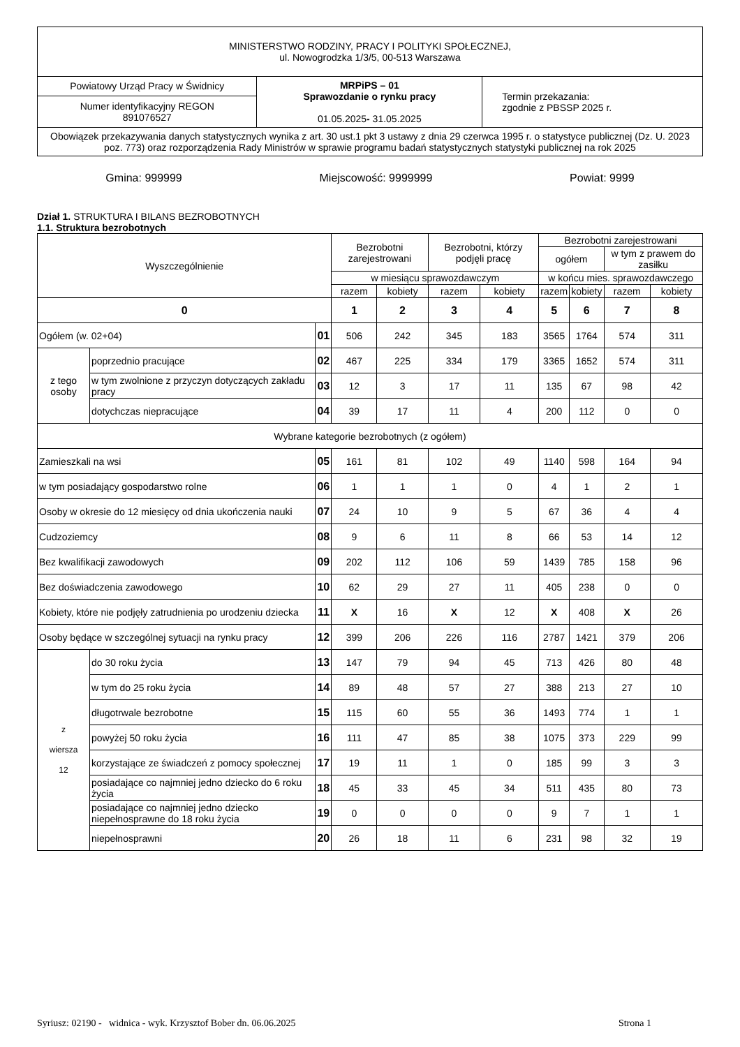| MINISTERSTWO RODZINY, PRACY I POLITYKI SPOŁECZNEJ, ul. Nowogrodzka 1/3/5, 00-513 Warszawa | | |
| Powiatowy Urząd Pracy w Świdnicy | MRPiPS – 01 Sprawozdanie o rynku pracy 01.05.2025 - 31.05.2025 | Termin przekazania: zgodnie z PBSSP 2025 r. |
| Numer identyfikacyjny REGON 891076527 | | |
| Obowiązek przekazywania danych statystycznych wynika z art. 30 ust.1 pkt 3 ustawy z dnia 29 czerwca 1995 r. o statystyce publicznej (Dz. U. 2023 poz. 773) oraz rozporządzenia Rady Ministrów w sprawie programu badań statystycznych statystyki publicznej na rok 2025 | | |
Gmina: 999999 Miejscowość: 9999999 Powiat: 9999
Dział 1. STRUKTURA I BILANS BEZROBOTNYCH
1.1. Struktura bezrobotnych
| Wyszczególnienie | | | Bezrobotni zarejestrowani | | Bezrobotni, którzy podjęli pracę | | Bezrobotni zarejestrowani | | | |
| --- | --- | --- | --- | --- | --- | --- | --- | --- | --- | --- |
| | | | | | | | ogółem | | w tym z prawem do zasiłku | |
| | | | w miesiącu sprawozdawczym | | | | w końcu mies. sprawozdawczego | | | |
| | | | razem | kobiety | razem | kobiety | razem | kobiety | razem | kobiety |
| 0 | | | 1 | 2 | 3 | 4 | 5 | 6 | 7 | 8 |
| Ogółem (w. 02+04) | | 01 | 506 | 242 | 345 | 183 | 3565 | 1764 | 574 | 311 |
| z tego osoby | poprzednio pracujące | 02 | 467 | 225 | 334 | 179 | 3365 | 1652 | 574 | 311 |
| | w tym zwolnione z przyczyn dotyczących zakładu pracy | 03 | 12 | 3 | 17 | 11 | 135 | 67 | 98 | 42 |
| | dotychczas niepracujące | 04 | 39 | 17 | 11 | 4 | 200 | 112 | 0 | 0 |
| Wybrane kategorie bezrobotnych (z ogółem) | | | | | | | | | | |
| Zamieszkali na wsi | | 05 | 161 | 81 | 102 | 49 | 1140 | 598 | 164 | 94 |
| w tym posiadający gospodarstwo rolne | | 06 | 1 | 1 | 1 | 0 | 4 | 1 | 2 | 1 |
| Osoby w okresie do 12 miesięcy od dnia ukończenia nauki | | 07 | 24 | 10 | 9 | 5 | 67 | 36 | 4 | 4 |
| Cudzoziemcy | | 08 | 9 | 6 | 11 | 8 | 66 | 53 | 14 | 12 |
| Bez kwalifikacji zawodowych | | 09 | 202 | 112 | 106 | 59 | 1439 | 785 | 158 | 96 |
| Bez doświadczenia zawodowego | | 10 | 62 | 29 | 27 | 11 | 405 | 238 | 0 | 0 |
| Kobiety, które nie podjęły zatrudnienia po urodzeniu dziecka | | 11 | X | 16 | X | 12 | X | 408 | X | 26 |
| Osoby będące w szczególnej sytuacji na rynku pracy | | 12 | 399 | 206 | 226 | 116 | 2787 | 1421 | 379 | 206 |
| z wiersza 12 | do 30 roku życia | 13 | 147 | 79 | 94 | 45 | 713 | 426 | 80 | 48 |
| | w tym do 25 roku życia | 14 | 89 | 48 | 57 | 27 | 388 | 213 | 27 | 10 |
| | długotrwale bezrobotne | 15 | 115 | 60 | 55 | 36 | 1493 | 774 | 1 | 1 |
| | powyżej 50 roku życia | 16 | 111 | 47 | 85 | 38 | 1075 | 373 | 229 | 99 |
| | korzystające ze świadczeń z pomocy społecznej | 17 | 19 | 11 | 1 | 0 | 185 | 99 | 3 | 3 |
| | posiadające co najmniej jedno dziecko do 6 roku życia | 18 | 45 | 33 | 45 | 34 | 511 | 435 | 80 | 73 |
| | posiadające co najmniej jedno dziecko niepełnosprawne do 18 roku życia | 19 | 0 | 0 | 0 | 0 | 9 | 7 | 1 | 1 |
| | niepełnosprawni | 20 | 26 | 18 | 11 | 6 | 231 | 98 | 32 | 19 |
Syriusz: 02190 - widnica - wyk. Krzysztof Bober dn. 06.06.2025 Strona 1